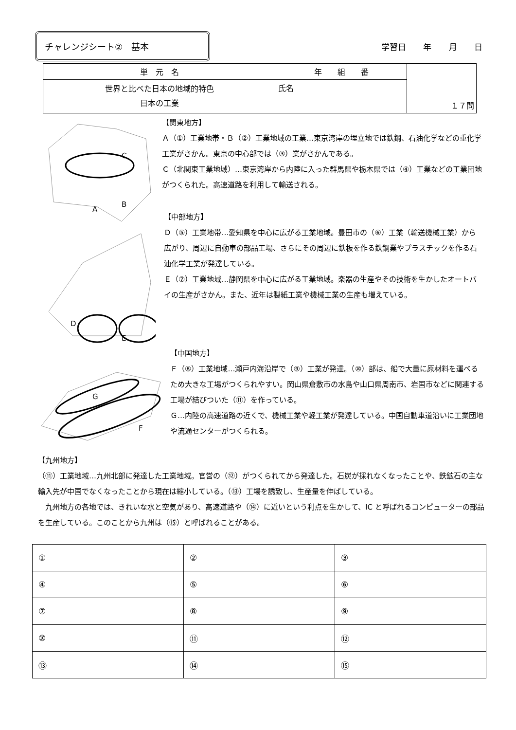チャレンジシート②　基本
学習日 年 月 日
| 単 元 名 | 年 組 番 | １７問 |
| 世界と比べた日本の地域的特色 日本の工業 | 氏名 | |
C
A
B
【関東地方】
Ａ（①）工業地帯・Ｂ（②）工業地域の工業…東京湾岸の埋立地では鉄鋼、石油化学などの重化学工業がさかん。東京の中心部では（③）業がさかんである。
Ｃ（北関東工業地域）…東京湾岸から内陸に入った群馬県や栃木県では（④）工業などの工業団地がつくられた。高速道路を利用して輸送される。
D
E
【中部地方】
Ｄ（⑤）工業地帯…愛知県を中心に広がる工業地域。豊田市の（⑥）工業（輸送機械工業）から広がり、周辺に自動車の部品工場、さらにその周辺に鉄板を作る鉄鋼業やプラスチックを作る石油化学工業が発達している。
Ｅ（⑦）工業地域…静岡県を中心に広がる工業地域。楽器の生産やその技術を生かしたオートバイの生産がさかん。また、近年は製紙工業や機械工業の生産も増えている。
G
F
【中国地方】
Ｆ（⑧）工業地域…瀬戸内海沿岸で（⑨）工業が発達。（⑩）部は、船で大量に原材料を運べるため大きな工場がつくられやすい。岡山県倉敷市の水島や山口県周南市、岩国市などに関連する工場が結びついた（⑪）を作っている。
Ｇ…内陸の高速道路の近くで、機械工業や軽工業が発達している。中国自動車道沿いに工業団地や流通センターがつくられる。
【九州地方】
（⑪）工業地域…九州北部に発達した工業地域。官営の（⑫）がつくられてから発達した。石炭が採れなくなったことや、鉄鉱石の主な輸入先が中国でなくなったことから現在は縮小している。（⑬）工場を誘致し、生産量を伸ばしている。
　九州地方の各地では、きれいな水と空気があり、高速道路や（⑭）に近いという利点を生かして、IC と呼ばれるコンピューターの部品を生産している。このことから九州は（⑮）と呼ばれることがある。
| ① | ② | ③ |
| ④ | ⑤ | ⑥ |
| ⑦ | ⑧ | ⑨ |
| ⑩ | ⑪ | ⑫ |
| ⑬ | ⑭ | ⑮ |